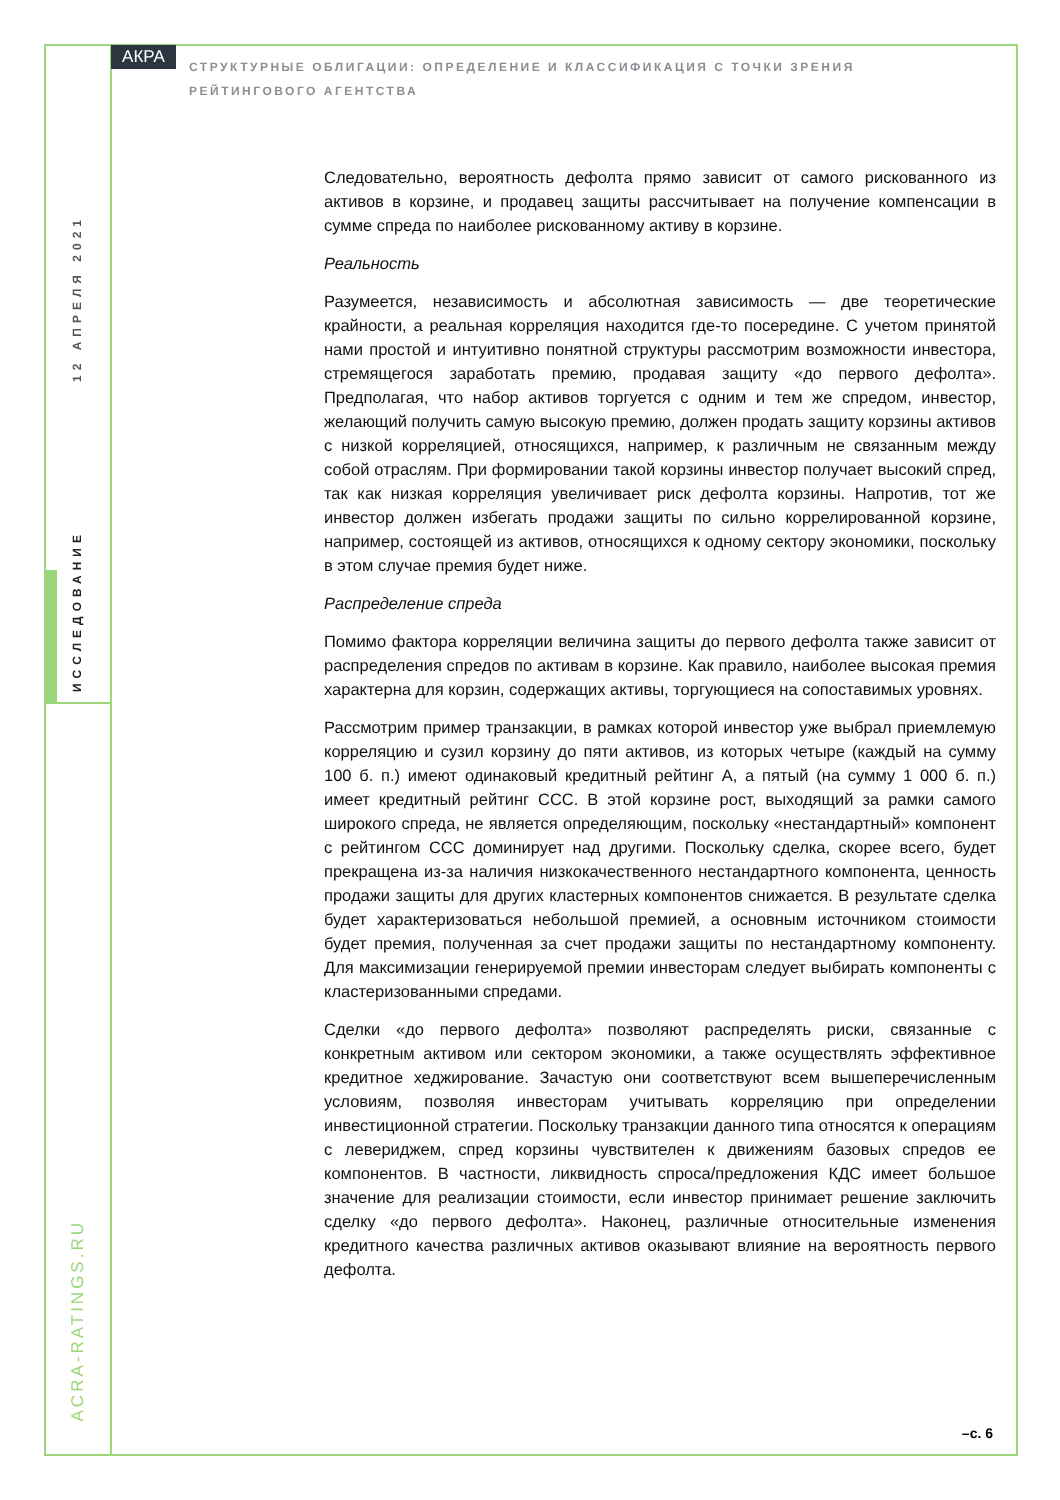АКРА
СТРУКТУРНЫЕ ОБЛИГАЦИИ: ОПРЕДЕЛЕНИЕ И КЛАССИФИКАЦИЯ С ТОЧКИ ЗРЕНИЯ РЕЙТИНГОВОГО АГЕНТСТВА
12 АПРЕЛЯ 2021
ИССЛЕДОВАНИЕ
ACRA-RATINGS.RU
Следовательно, вероятность дефолта прямо зависит от самого рискованного из активов в корзине, и продавец защиты рассчитывает на получение компенсации в сумме спреда по наиболее рискованному активу в корзине.
Реальность
Разумеется, независимость и абсолютная зависимость — две теоретические крайности, а реальная корреляция находится где-то посередине. С учетом принятой нами простой и интуитивно понятной структуры рассмотрим возможности инвестора, стремящегося заработать премию, продавая защиту «до первого дефолта». Предполагая, что набор активов торгуется с одним и тем же спредом, инвестор, желающий получить самую высокую премию, должен продать защиту корзины активов с низкой корреляцией, относящихся, например, к различным не связанным между собой отраслям. При формировании такой корзины инвестор получает высокий спред, так как низкая корреляция увеличивает риск дефолта корзины. Напротив, тот же инвестор должен избегать продажи защиты по сильно коррелированной корзине, например, состоящей из активов, относящихся к одному сектору экономики, поскольку в этом случае премия будет ниже.
Распределение спреда
Помимо фактора корреляции величина защиты до первого дефолта также зависит от распределения спредов по активам в корзине. Как правило, наиболее высокая премия характерна для корзин, содержащих активы, торгующиеся на сопоставимых уровнях.
Рассмотрим пример транзакции, в рамках которой инвестор уже выбрал приемлемую корреляцию и сузил корзину до пяти активов, из которых четыре (каждый на сумму 100 б. п.) имеют одинаковый кредитный рейтинг A, а пятый (на сумму 1 000 б. п.) имеет кредитный рейтинг CCC. В этой корзине рост, выходящий за рамки самого широкого спреда, не является определяющим, поскольку «нестандартный» компонент с рейтингом CCC доминирует над другими. Поскольку сделка, скорее всего, будет прекращена из-за наличия низкокачественного нестандартного компонента, ценность продажи защиты для других кластерных компонентов снижается. В результате сделка будет характеризоваться небольшой премией, а основным источником стоимости будет премия, полученная за счет продажи защиты по нестандартному компоненту. Для максимизации генерируемой премии инвесторам следует выбирать компоненты с кластеризованными спредами.
Сделки «до первого дефолта» позволяют распределять риски, связанные с конкретным активом или сектором экономики, а также осуществлять эффективное кредитное хеджирование. Зачастую они соответствуют всем вышеперечисленным условиям, позволяя инвесторам учитывать корреляцию при определении инвестиционной стратегии. Поскольку транзакции данного типа относятся к операциям с левериджем, спред корзины чувствителен к движениям базовых спредов ее компонентов. В частности, ликвидность спроса/предложения КДС имеет большое значение для реализации стоимости, если инвестор принимает решение заключить сделку «до первого дефолта». Наконец, различные относительные изменения кредитного качества различных активов оказывают влияние на вероятность первого дефолта.
–с. 6